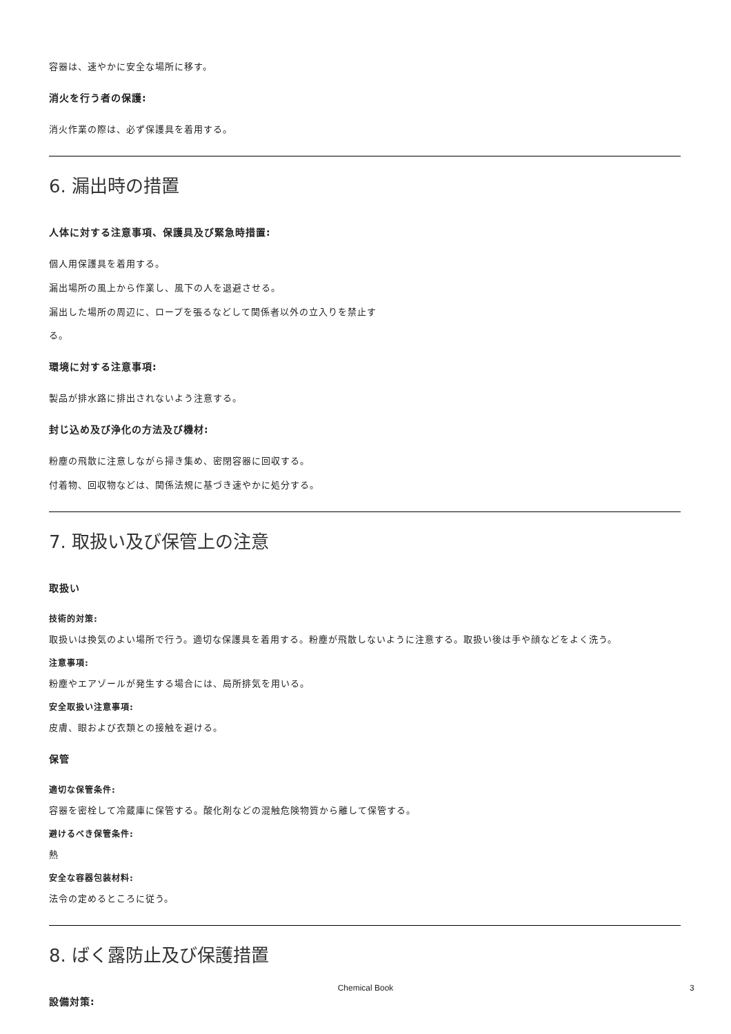容器は、速やかに安全な場所に移す。
消火を行う者の保護:
消火作業の際は、必ず保護具を着用する。
6. 漏出時の措置
人体に対する注意事項、保護具及び緊急時措置:
個人用保護具を着用する。
漏出場所の風上から作業し、風下の人を退避させる。
漏出した場所の周辺に、ロープを張るなどして関係者以外の立入りを禁止す
る。
環境に対する注意事項:
製品が排水路に排出されないよう注意する。
封じ込め及び浄化の方法及び機材:
粉塵の飛散に注意しながら掃き集め、密閉容器に回収する。
付着物、回収物などは、関係法規に基づき速やかに処分する。
7. 取扱い及び保管上の注意
取扱い
技術的対策:
取扱いは換気のよい場所で行う。適切な保護具を着用する。粉塵が飛散しないように注意する。取扱い後は手や顔などをよく洗う。
注意事項:
粉塵やエアゾールが発生する場合には、局所排気を用いる。
安全取扱い注意事項:
皮膚、眼および衣類との接触を避ける。
保管
適切な保管条件:
容器を密栓して冷蔵庫に保管する。酸化剤などの混触危険物質から離して保管する。
避けるべき保管条件:
熱
安全な容器包装材料:
法令の定めるところに従う。
8. ばく露防止及び保護措置
設備対策:
Chemical Book 3